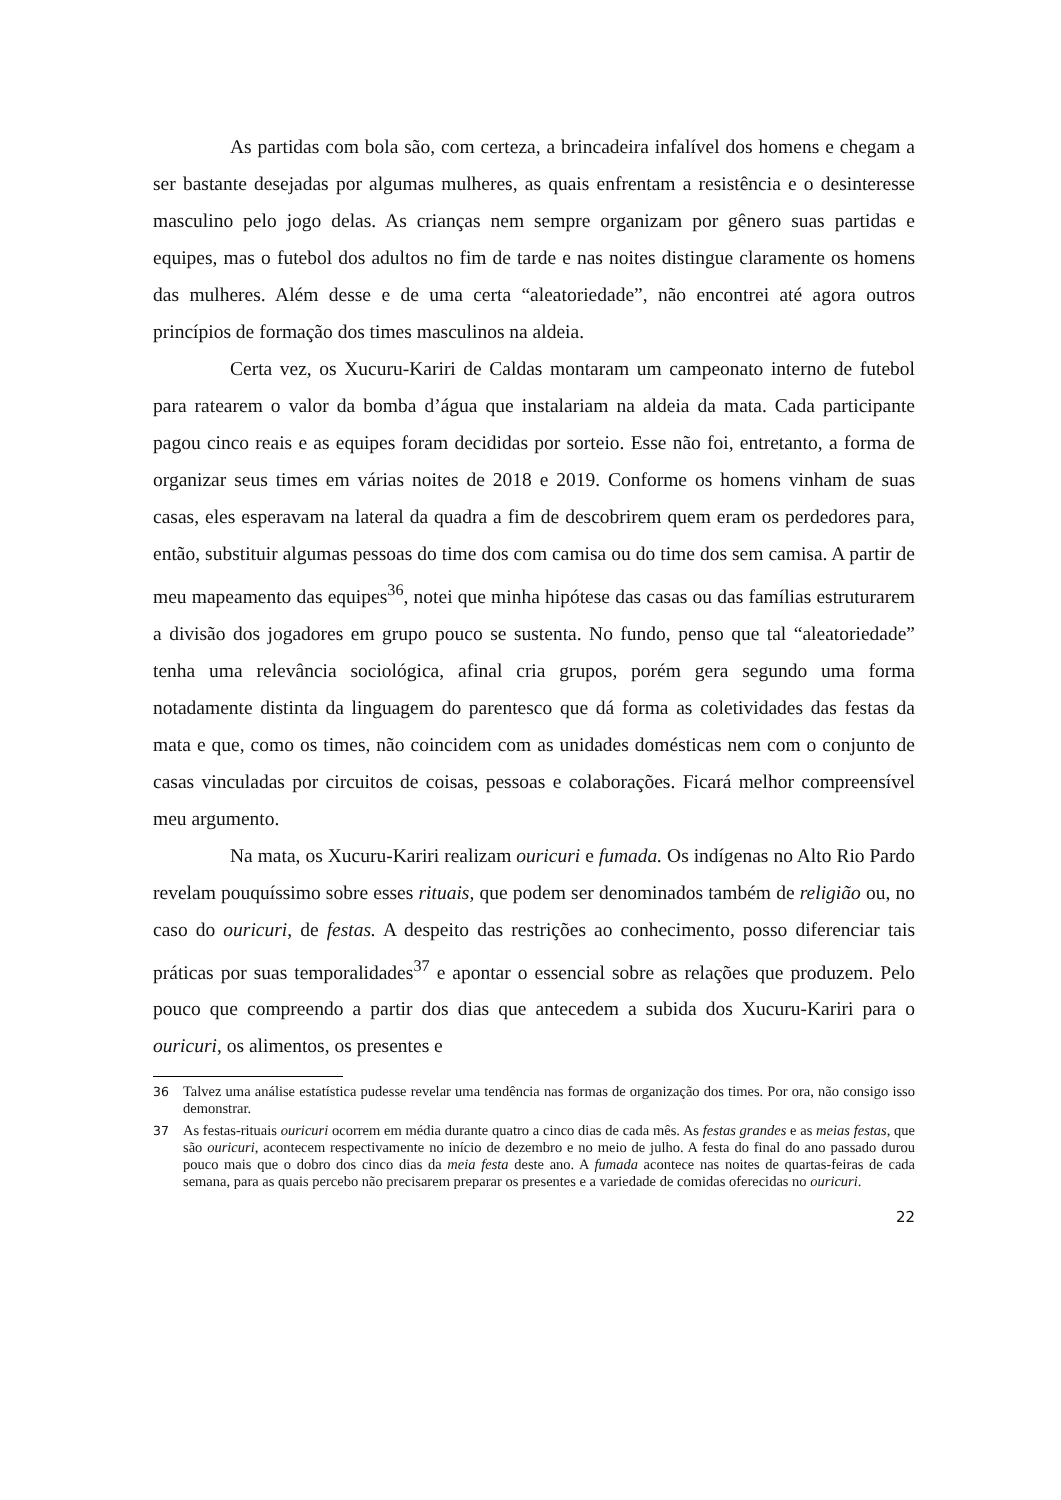As partidas com bola são, com certeza, a brincadeira infalível dos homens e chegam a ser bastante desejadas por algumas mulheres, as quais enfrentam a resistência e o desinteresse masculino pelo jogo delas. As crianças nem sempre organizam por gênero suas partidas e equipes, mas o futebol dos adultos no fim de tarde e nas noites distingue claramente os homens das mulheres. Além desse e de uma certa “aleatoriedade”, não encontrei até agora outros princípios de formação dos times masculinos na aldeia.
Certa vez, os Xucuru-Kariri de Caldas montaram um campeonato interno de futebol para ratearem o valor da bomba d’água que instalariam na aldeia da mata. Cada participante pagou cinco reais e as equipes foram decididas por sorteio. Esse não foi, entretanto, a forma de organizar seus times em várias noites de 2018 e 2019. Conforme os homens vinham de suas casas, eles esperavam na lateral da quadra a fim de descobrirem quem eram os perdedores para, então, substituir algumas pessoas do time dos com camisa ou do time dos sem camisa. A partir de meu mapeamento das equipes<sup>36</sup>, notei que minha hipótese das casas ou das famílias estruturarem a divisão dos jogadores em grupo pouco se sustenta. No fundo, penso que tal “aleatoriedade” tenha uma relevância sociológica, afinal cria grupos, porém gera segundo uma forma notadamente distinta da linguagem do parentesco que dá forma as coletividades das festas da mata e que, como os times, não coincidem com as unidades domésticas nem com o conjunto de casas vinculadas por circuitos de coisas, pessoas e colaborações. Ficará melhor compreensível meu argumento.
Na mata, os Xucuru-Kariri realizam ouricuri e fumada. Os indígenas no Alto Rio Pardo revelam pouquíssimo sobre esses rituais, que podem ser denominados também de religião ou, no caso do ouricuri, de festas. A despeito das restrições ao conhecimento, posso diferenciar tais práticas por suas temporalidades<sup>37</sup> e apontar o essencial sobre as relações que produzem. Pelo pouco que compreendo a partir dos dias que antecedem a subida dos Xucuru-Kariri para o ouricuri, os alimentos, os presentes e
36 Talvez uma análise estatística pudesse revelar uma tendência nas formas de organização dos times. Por ora, não consigo isso demonstrar.
37 As festas-rituais ouricuri ocorrem em média durante quatro a cinco dias de cada mês. As festas grandes e as meias festas, que são ouricuri, acontecem respectivamente no início de dezembro e no meio de julho. A festa do final do ano passado durou pouco mais que o dobro dos cinco dias da meia festa deste ano. A fumada acontece nas noites de quartas-feiras de cada semana, para as quais percebo não precisarem preparar os presentes e a variedade de comidas oferecidas no ouricuri.
22